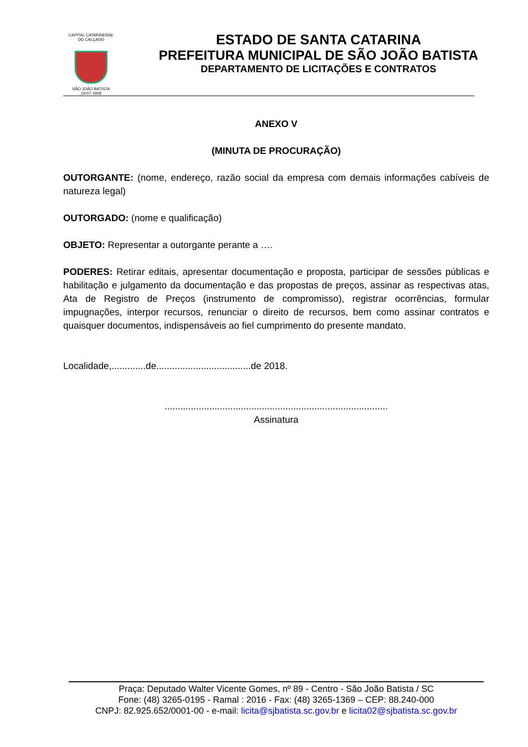CAPITAL CATARINENSE DO CALÇADO
SÃO JOÃO BATISTA
19-07-1958
ESTADO DE SANTA CATARINA
PREFEITURA MUNICIPAL DE SÃO JOÃO BATISTA
DEPARTAMENTO DE LICITAÇÕES E CONTRATOS
ANEXO V
(MINUTA DE PROCURAÇÃO)
OUTORGANTE: (nome, endereço, razão social da empresa com demais informações cabíveis de natureza legal)
OUTORGADO: (nome e qualificação)
OBJETO: Representar a outorgante perante a ….
PODERES: Retirar editais, apresentar documentação e proposta, participar de sessões públicas e habilitação e julgamento da documentação e das propostas de preços, assinar as respectivas atas, Ata de Registro de Preços (instrumento de compromisso), registrar ocorrências, formular impugnações, interpor recursos, renunciar o direito de recursos, bem como assinar contratos e quaisquer documentos, indispensáveis ao fiel cumprimento do presente mandato.
Localidade,.............de....................................de 2018.
.....................................................................................
Assinatura
Praça: Deputado Walter Vicente Gomes, nº 89 - Centro - São João Batista / SC
Fone: (48) 3265-0195 - Ramal : 2016 - Fax: (48) 3265-1369 – CEP: 88.240-000
CNPJ: 82.925.652/0001-00 - e-mail: licita@sjbatista.sc.gov.br e licita02@sjbatista.sc.gov.br